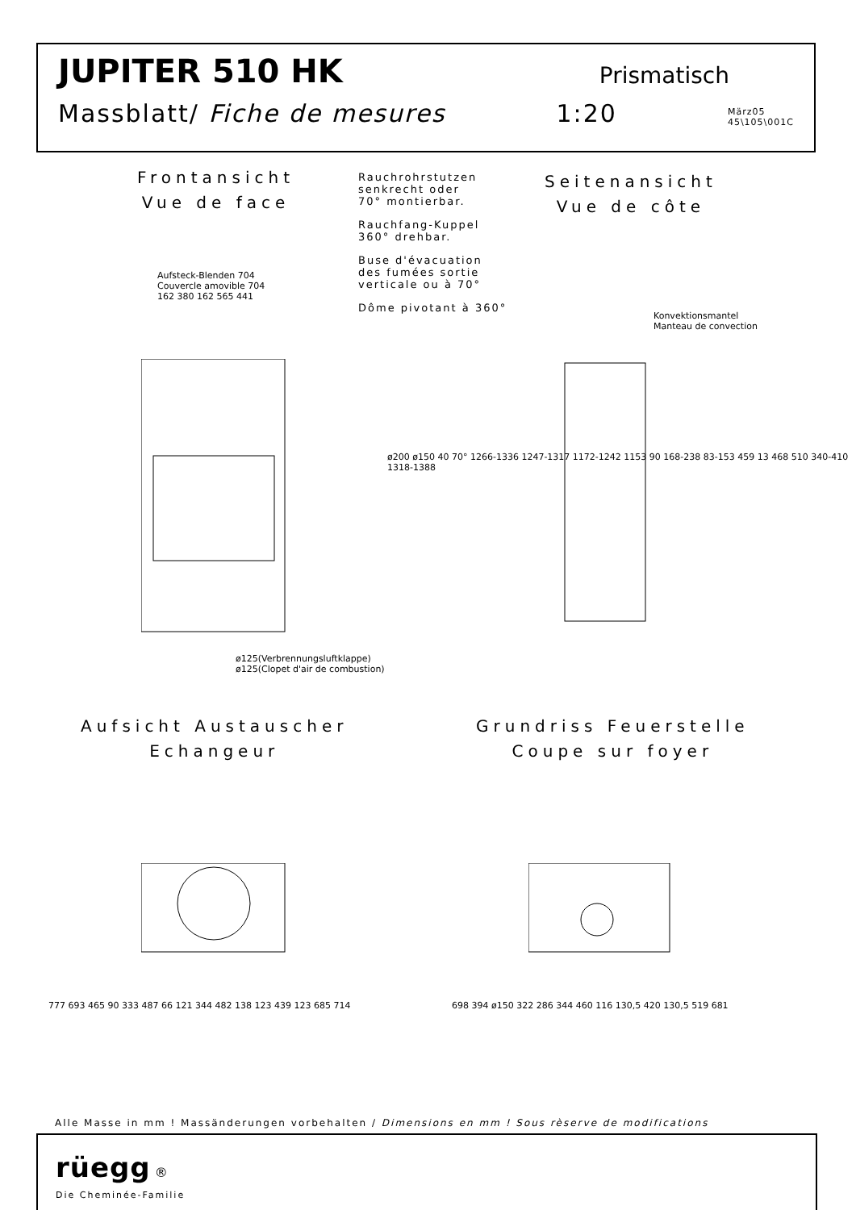JUPITER 510 HK Prismatisch
Massblatt/ Fiche de mesures 1:20 März05
45\105\001C
Frontansicht
Vue de face
Rauchrohrstutzen
senkrecht oder
70° montierbar.
Rauchfang-Kuppel
360° drehbar.
Buse d'évacuation
des fumées sortie
verticale ou à 70°
Dôme pivotant à 360°
Seitenansicht
Vue de côte
Aufsteck-Blenden 704
Couvercle amovible 704
162 380 162 565 441
ø125(Verbrennungsluftklappe)
ø125(Clopet d'air de combustion)
Konvektionsmantel
Manteau de convection
ø200 ø150 40 70° 1266-1336 1247-1317 1172-1242 1153 90 168-238 83-153 459 13 468 510 340-410 1318-1388
Aufsicht Austauscher
Echangeur
Grundriss Feuerstelle
Coupe sur foyer
777 693 465 90 333 487 66 121 344 482 138 123 439 123 685 714
698 394 ø150 322 286 344 460 116 130,5 420 130,5 519 681
Alle Masse in mm ! Massänderungen vorbehalten / Dimensions en mm ! Sous rèserve de modifications
rüegg ®
Die Cheminée-Familie